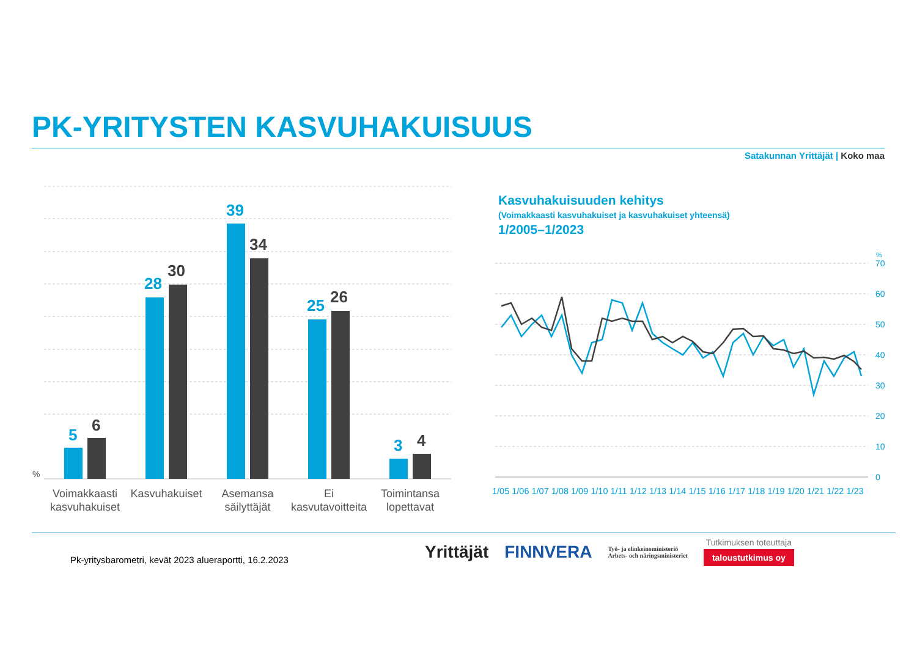PK-YRITYSTEN KASVUHAKUISUUS
Satakunnan Yrittäjät | Koko maa
%
5
6
28
30
39
34
25
26
3
4
Voimakkaasti
kasvuhakuiset
Kasvuhakuiset
Asemansa
säilyttäjät
Ei
kasvutavoitteita
Toimintansa
lopettavat
Kasvuhakuisuuden kehitys
(Voimakkaasti kasvuhakuiset ja kasvuhakuiset yhteensä)
1/2005–1/2023
%
70
60
50
40
30
20
10
0
1/05 1/06 1/07 1/08 1/09 1/10 1/11 1/12 1/13 1/14 1/15 1/16 1/17 1/18 1/19 1/20 1/21 1/22 1/23
Pk-yritysbarometri, kevät 2023 alueraportti, 16.2.2023
Yrittäjät FINNVERA Työ- ja elinkeinoministeriö
Arbets- och näringsministeriet Tutkimuksen toteuttaja
taloustutkimus oy